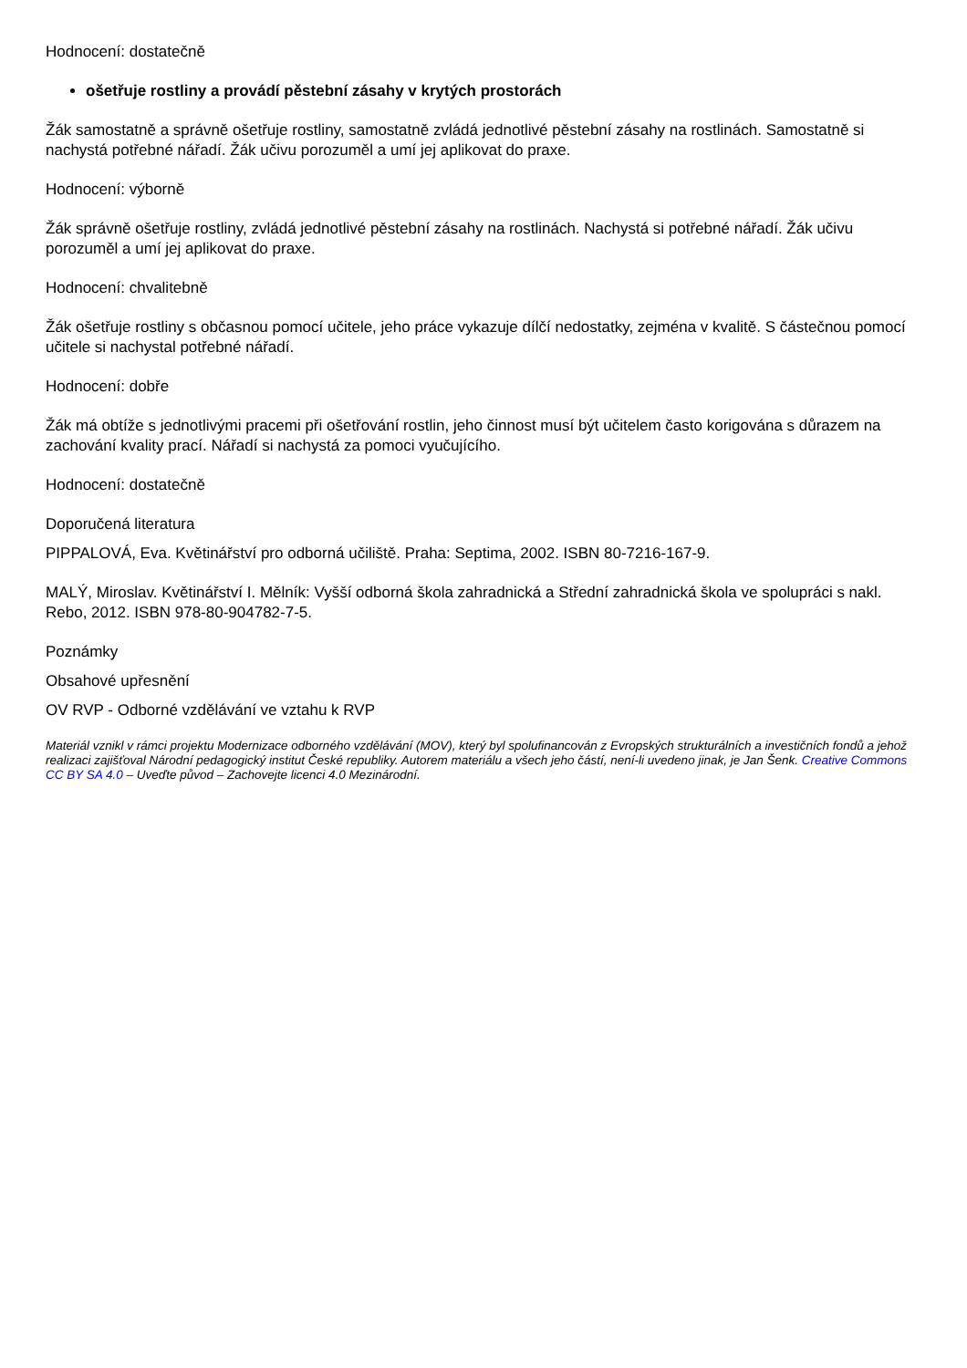Hodnocení: dostatečně
ošetřuje rostliny a provádí pěstební zásahy v krytých prostorách
Žák samostatně a správně ošetřuje rostliny, samostatně zvládá jednotlivé pěstební zásahy na rostlinách. Samostatně si nachystá potřebné nářadí. Žák učivu porozuměl a umí jej aplikovat do praxe.
Hodnocení: výborně
Žák správně ošetřuje rostliny, zvládá jednotlivé pěstební zásahy na rostlinách. Nachystá si potřebné nářadí. Žák učivu porozuměl a umí jej aplikovat do praxe.
Hodnocení: chvalitebně
Žák ošetřuje rostliny s občasnou pomocí učitele, jeho práce vykazuje dílčí nedostatky, zejména v kvalitě. S částečnou pomocí učitele si nachystal potřebné nářadí.
Hodnocení: dobře
Žák má obtíže s jednotlivými pracemi při ošetřování rostlin, jeho činnost musí být učitelem často korigována s důrazem na zachování kvality prací. Nářadí si nachystá za pomoci vyučujícího.
Hodnocení: dostatečně
Doporučená literatura
PIPPALOVÁ, Eva. Květinářství pro odborná učiliště. Praha: Septima, 2002. ISBN 80-7216-167-9.
MALÝ, Miroslav. Květinářství I. Mělník: Vyšší odborná škola zahradnická a Střední zahradnická škola ve spolupráci s nakl. Rebo, 2012. ISBN 978-80-904782-7-5.
Poznámky
Obsahové upřesnění
OV RVP - Odborné vzdělávání ve vztahu k RVP
Materiál vznikl v rámci projektu Modernizace odborného vzdělávání (MOV), který byl spolufinancován z Evropských strukturálních a investičních fondů a jehož realizaci zajišťoval Národní pedagogický institut České republiky. Autorem materiálu a všech jeho částí, není-li uvedeno jinak, je Jan Šenk. Creative Commons CC BY SA 4.0 – Uveďte původ – Zachovejte licenci 4.0 Mezinárodní.